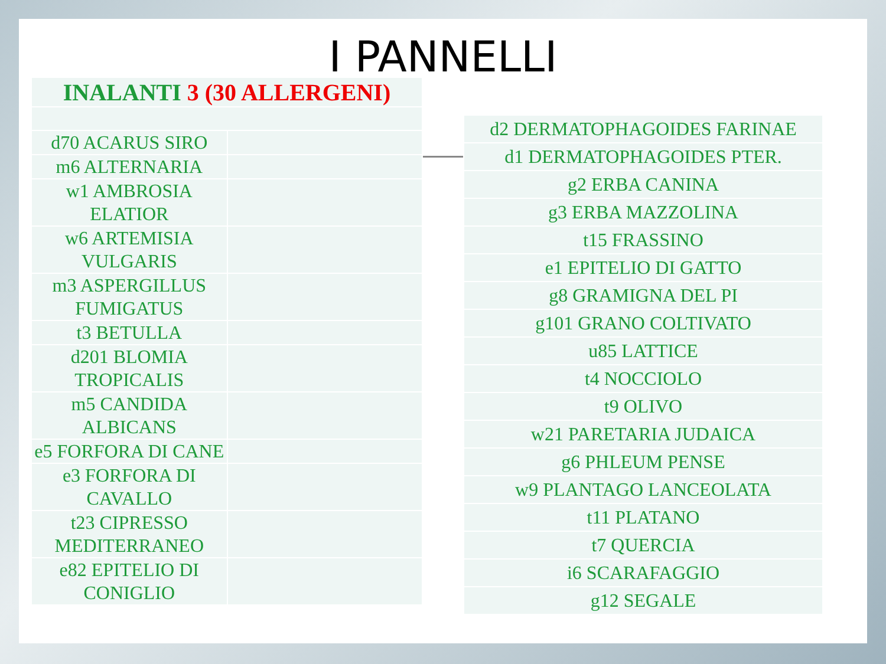I PANNELLI
| INALANTI 3 (30 ALLERGENI) | |
| --- | --- |
| d70 ACARUS SIRO | |
| m6 ALTERNARIA | |
| w1 AMBROSIA ELATIOR | |
| w6 ARTEMISIA VULGARIS | |
| m3 ASPERGILLUS FUMIGATUS | |
| t3 BETULLA | |
| d201 BLOMIA TROPICALIS | |
| m5 CANDIDA ALBICANS | |
| e5 FORFORA DI CANE | |
| e3 FORFORA DI CAVALLO | |
| t23 CIPRESSO MEDITERRANEO | |
| e82 EPITELIO DI CONIGLIO | |
| d2 DERMATOPHAGOIDES FARINAE |
| d1 DERMATOPHAGOIDES PTER. |
| g2 ERBA CANINA |
| g3 ERBA MAZZOLINA |
| t15 FRASSINO |
| e1 EPITELIO DI GATTO |
| g8 GRAMIGNA DEL PI |
| g101 GRANO COLTIVATO |
| u85 LATTICE |
| t4 NOCCIOLO |
| t9 OLIVO |
| w21 PARETARIA JUDAICA |
| g6 PHLEUM PENSE |
| w9 PLANTAGO LANCEOLATA |
| t11 PLATANO |
| t7 QUERCIA |
| i6 SCARAFAGGIO |
| g12 SEGALE |